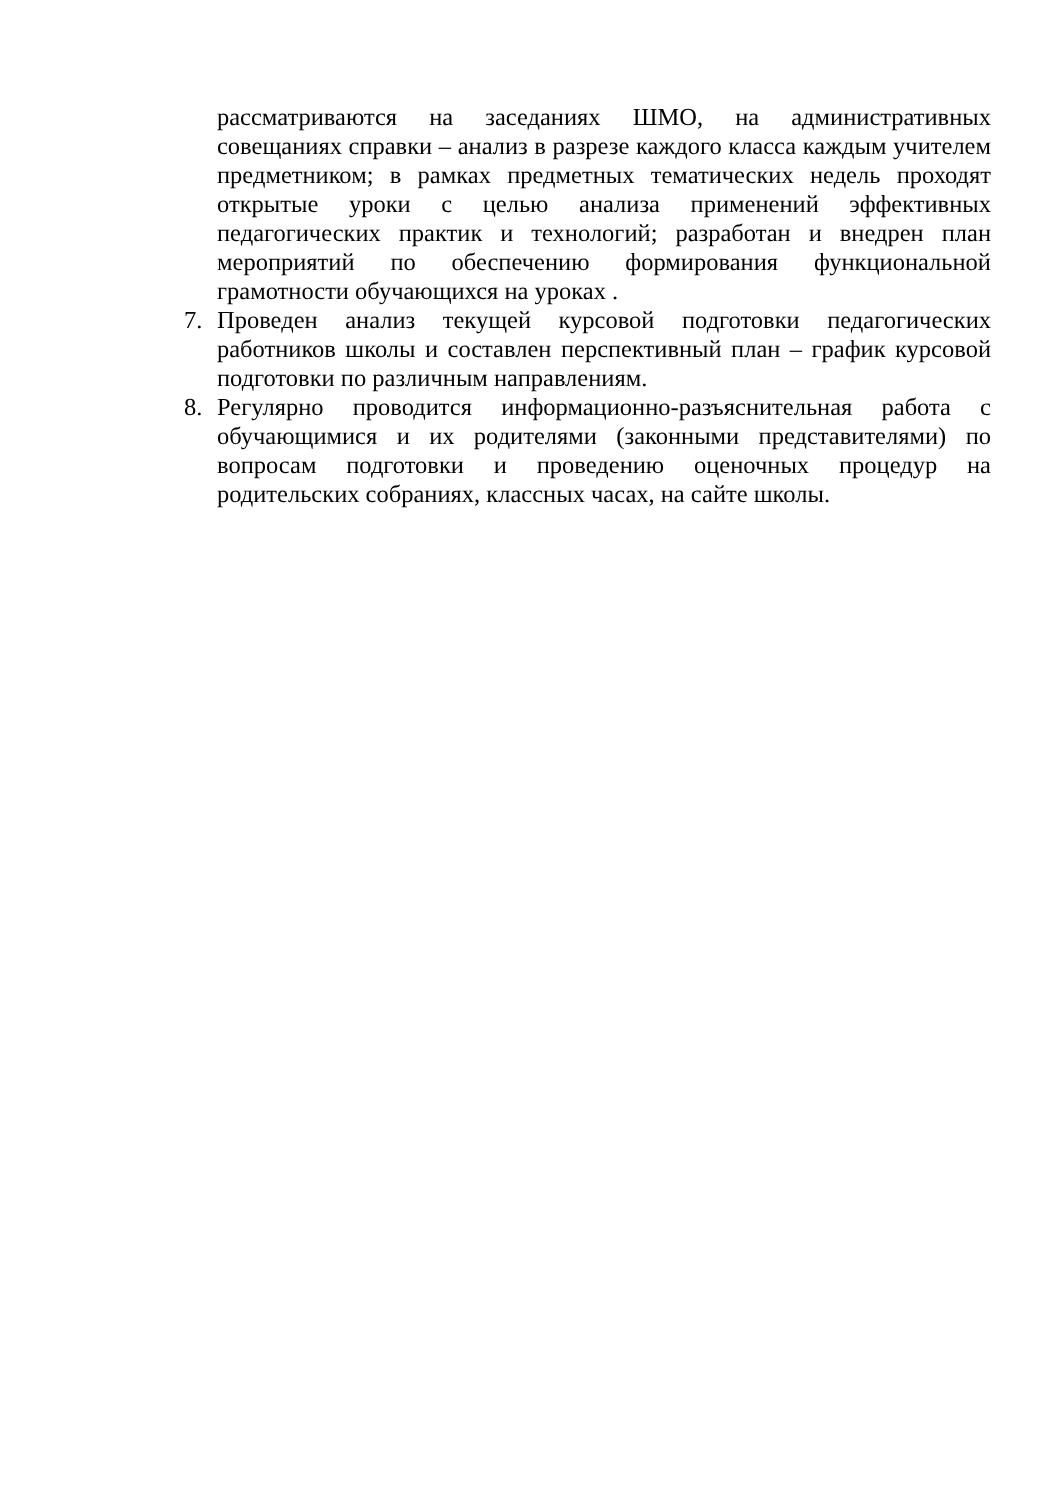рассматриваются на заседаниях ШМО, на административных совещаниях справки – анализ в разрезе каждого класса каждым учителем предметником; в рамках предметных тематических недель проходят открытые уроки с целью анализа применений эффективных педагогических практик и технологий; разработан и внедрен план мероприятий по обеспечению формирования функциональной грамотности обучающихся на уроках .
7. Проведен анализ текущей курсовой подготовки педагогических работников школы и составлен перспективный план – график курсовой подготовки по различным направлениям.
8. Регулярно проводится информационно-разъяснительная работа с обучающимися и их родителями (законными представителями) по вопросам подготовки и проведению оценочных процедур на родительских собраниях, классных часах, на сайте школы.